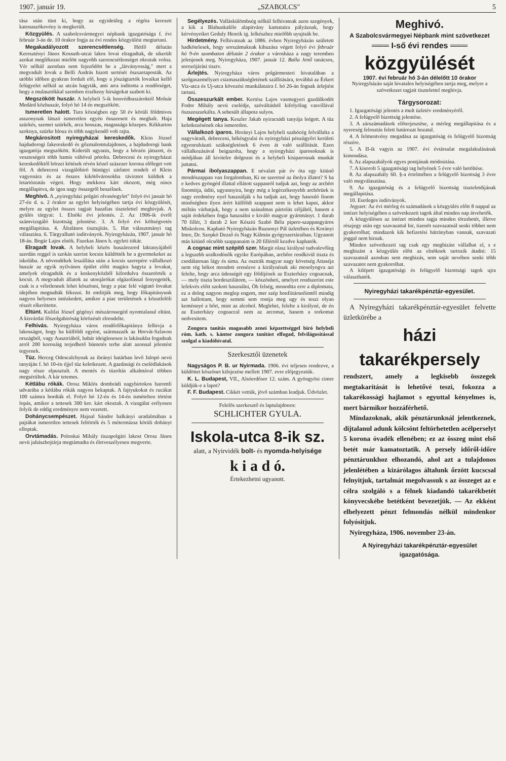1907. január 19. „SZABOLCS" 5
tása után tünt ki, hogy az egyideüleg a régóta keresett katonaszökevény is megkerült.
Közgyülés. A szabolcsvármegyei népbank igazgatósága f. évi február 3-án de. 10 órakor fogja az évi rendes közgyülést megtartani.
Megakadályozott szerencsétlenség. Hétfő délután Keresztényi János Kossuth-utcai lakos lovai elragadtak, de sikerült azokat megfékezni mielött nagyobb szerencsétlenséget okoztak volna. Vér nélkül azonban nem fejeződött be a „látványosság," mert a megvadult lovak a Belfi András hizott sertését öszszetaposták. Az utóbbi időben gyakran fordult elő, hogy a jószágtartók lovaikat kellő felügyelet nélkül az utcán hagyták, ami arra inditotta a rendőrséget, hogy a mulasztókkal szemben érzékeny birságokat szabott ki.
Megszökött huszár. A helybeli 5-ik honvédhuszároktól Molnár Medárd közhuszár, folyó hó 14 én megszökött.
Ismeretlen halott. Tura községben egy 50 év körüli földmives asszonynak látszó ismeretlen egyén összeesett és meghalt. Haja szürkés, szemei szürkék, arca hosszas, magassága közepes. Kékkarton szoknya, szürke blouz és több nagykendő volt rajta.
Megkárositott nyiregyházai kereskedők. Klein József hajdudorogi fakereskedő és gőzmalomtulajdonos, a hajdudorogi bank igazgatója megszökött. Kiderült ugyanis, hogy a börzén játszott, és veszteségeit több hamis váltóval pótolta. Debreceni és nyiregyházai kereskedőktől börzei kötések révén közel százezer korona előleget vett föl. A debreceni vizsgálóbiró bünügyi zárlatot rendelt el Klein vagyonára és az összes kikötővárosokba táviratot küldtek a letartóztatás végett. Hogy mekkora kárt okozott, még nincs megállapitva, de igen nagy összegről beszélnek.
Meghivó. A „nyiregyházi polgári olvasóegylet" folyó évi január hó 27-én d. u. 2 órakor az egylet helyiségében tartja évi közgyülését, melyre az egylet összes tagjait hazafias tisztelettel meghivjuk. A gyülés tárgyai: 1. Elnöki évi jelentés. 2. Az 1906-ik évről számvizsgáló bizottság jelentése. 3. A folyó évi költségvetés megállapitása. 4. Általános tisztujitás. 5. Hat választmányi tag választása. 6. Tárgyalható inditványok. Nyiregyházán, 1907. január hó 18-án. Bogár Lajos elnök. Fazekas János h. egyleti titkár.
Elragadt lovak. A helybeli közös huszárezred laktanyájából szerdán reggel is szokás szerint kocsin küldötték be a gyermekeket az iskolába. A növendékek leszállása után a kocsis szerepére vállalkozó huszár az egyik nyilvános épület előtt magára hagyta a lovakat, amelyek elragadták és a keskenyközből kifordulva összetörték a kocsit. A megvadult állatok az utonjárókat elgázolással fenyegették, csak is a véletlennek lehet köszönni, hogy a piac felé vágtató lovakat idejében megtudták fékezni. Itt emlitjük meg, hogy főkapitányunk nagyon helyesen intézkedett, amikor a piac területének a közutfelöli részét elkeríttette.
Eltünt. Kulifai József gégényi mészárossegéd nyomtalanul eltünt. A kisvárdai főszolgabiróság körözését elrendelte.
Felhivás. Nyiregyháza város rendőrfőkapitánya felhivja a lakosságot, hogy ha külföldi egyént, származzék az Horvát-Szlavon országból, vagy Ausztriából, habár ideiglenesen is lakásukba fogadnak arról 200 koronáig terjedhető büntetés terhe alatt azonnal jelentést tegyenek.
Tüz. Herceg Odescalchynak az ibrányi határban levő Jalopó nevü tanyáján f. hó 10-én éjjel tüz keletkezett. A gazdasági és cselédlakások nagy része elpusztult. A mentés és tüzoltás alkalmával többen megsérültek. A kár tetemes.
Kétlábu rókák. Orosz Miklós dombrádi nagybirtokos baromfi udvarába a kétlábu rókák nagyon bekaptak. A fajtyukokat és rucákat 100 számra hordták el. Folyó hó 12-én és 14-én ismételten történt lopás, amikor a tettesek 300 kor. kárt okoztak. A vizsgálat erélyesen folyik de eddig eredményre nem vezetett.
Dohánycsempészet. Hajnal Sándor balkányi uradalmában a pajtákat ismeretlen tettesek feltörték és 5 métermázsa körüli dohányt elloptak.
Orvtámadás. Polonkai Mihály tiszapolgári lakost Orosz János nevü juhászbojtárja megtámadta és életveszélyesen megverte.
Segélyezés. Valláskülömbség nélkül felhivatnak azon szegények, a kik a Blahunkaféle alapitvány kamataira pályáznak, hogy kérvényeiket Geduly Henrik ig. lelkészhez mielőbb uyujtsák be.
Hirdetmény. Felhivatnak az 1886. évben Nyiregyházán született hadkötelesek, hogy sorszámuknak kihuzása végett folyó évi február hó 9-én szombaton délután 2 órakor a városháza a nagy teremben jelenjenek meg. Nyiregyháza, 1907. január 12. Balla Jenő tanácsos, sorozójárási tisztv.
Árlejtés. Nyiregyháza város polgármesteri hivatalában a szolgaszemélyzet csizmaszükségletének szállitására, továbbá az Érkert Viz-utca és Uj-utca kövezési munkálataira f. hó 26-án fognak árlejtést tartani.
Összeszurkált ember. Kertész Lajos vasmegyeri gazdálkodót Fodor Mihály nevü cselédje, szóváltásból kifolyólag vasvillával öszszeszurkálta. A sebesült állapota sulyos.
Megégett tanya. Keszler Jakab nyiracsádi tanyája leégett. A tüz keletkezésének oka ismeretlen.
Vállalkozó iparos. Horányi Lajos helybeli szabócég felvállalta a nagyváradi, debreceni, békésgyulai és nyiregyházi pénzügyőri kerületi egyenruházati szükségletének 6 éven át való szállitását. Ezen vállalkozásával beigazolta, hogy a nyiregyházi iparosoknak is módjában áll kivitelre dolgozni és a helybeli kisiparosnak munkát juttatni.
Pármai ibolyaszappan. E névalatt pár év óta egy kitünő mosdószappan van forgalomban, Ki ne szeretné az ibolya illatot? S ha e kedves gyöngéd illattal ellátott szppanról tudjuk azt, hogy az arcbört finomitja, üditi, ugyannyira, hogy még a legérzékenyebb arcbörüek is nagy eredmény nyel használják s ha tudjuk azt, hogy hasonló finom minőségben ilyen árért külföldi szappant nem is lehet kapni, akkor méltán várhatjuk, hogy a nem szánalmas pártolás céljából, hanem a saját érdekében fogja használni e kiváló magyar gyártmányt. 1 darab 70 fillér, 3 darab 2 kor Késziti Szabó Béla pipere-szappangyáros Miskolcon. Kapható Nyiregyházán Ruzsonyi Pál üzletében és Korányi Imre, Dr. Szopkó Dezső és Nagy Kálmán gyógyszertáraiban. Ugyanott más kitünő olcsóbb szappanaim is 20 fillértől kezdve kaphatók.
A cognac mint szépitő szer. Margit olasz királyné tudvalevőleg a legszebb uralkodónők egyike Európában, arcbőre rendkivül tiszta és csodálatosan lágy és sima. Az osztrák magyar nagy követség Attaséja nem rég bókot mondott erenézve a királynénak aki mosolyogva azt felelte, hogy arca üdességét egy földijének az Eszterházy cognacnak, — mely tiszta bordesztilátom, — köszönheti, amelyet rendszerint este lefekvés előtt szokott használni, Óh felség, monodtta erre a diplomata, ez a dolog nagyon meglep engem, mer szép honfiitársnőimtől mindig azt hallottam, hogy semmi sem rontja meg ugy és teszi olyan keménnyé a bőrt, mint az alcohol. Meglehet, felelte a királyné, de én az Eszterházy cognaccal nem az arcomat, hanem a torkomat nedvesitem.
Zongora tanitás magasabb zenei képzettséggel biró helybeli róm. kath. s. kántor zongora tanitást elfogad, felvilágositással szolgal a kiadóhivatal.
Szerkesztői üzenetek
Nagyságos P. B. ur Nyirmada. 1906. évi teljesen rendezve, a küldöttet köszönet kifejezése mellett 1907. evre előjegyeztük.
K. L. Budapest, VII., Alsóerdősor 12. szám. A gyöngyösi cimre küldjük-e a lapot?
F. F. Budapest. Cikkét vettük, jövő számban leadjuk. Üdvözlet.
Felelős szerkesztő és laptulajdonos:
SCHLICHTER GYULA.
Iskola-utca 8-ik sz.
alatt, a Nyirvidék bolt- és nyomda-helyisége
k i a d ó.
Értekezhetni ugyanott.
Meghivó.
A Szabolcsvármegyei Népbank mint szövetkezet
═══ I-ső évi rendes ═══
közgyülését
1907. évi február hó 3-án délelőtt 10 órakor
Nyiregyházán saját hivatalos helyiségében tartja meg, melyre a szövetkezet tagjait tisztelettel meghivja.
Tárgysorozat:
1. Igazgatósági jelentés a mult üzletév eredményéről.
2. A felügyelő bizottság jelentése.
3. A zárszámadások előterjesztése, a mérleg megállapitása és a nyereség felosztás felett határozat hozatal.
4. A felmentvény megadása az igazgatóság és felügyelő bizottság részére.
5. A II-ik vagyis az 1907. évi évtársulat megalakulásának kimondása.
6. Az alapszabályok egyes pontjának módositása.
7. A kisorolt 5 igazgatósági tag helyének 5 évre való betöltése.
8. Az alapszabály 60. §-a értelmében a felügyelő bizottság 3 évre való megválasztása.
9. Az igazgatóság és a felügyelő bizottság tiszteletdijának megállapitása.
10. Esetleges inditványok.
Jegyzet: Az évi mérleg és számadások a közgyülés előtt 8 nappal az intézet helyiségében a szövetkezeti tagok által minden nap átvehetők.
A közgyülésen az intézet minden tagja minden törzsbetét, illetve részjegy után egy szavazattal bir, tizenöt szavazatnál senki többet nem gyakorolhat; mindazok kik befizetési hátrányban vannak, szavazati joggal nem birnak.
Minden szövetkezeti tag csak egy megbizást vállalhat el, s e megbizást a közgyülés előtt az elnöknek tartozik átadni: 15 szavazatnál azonban sem megbizás, sem saját nevében senki több szavazatot nem gyakorolhat.
A kilépett igazgatósági és felügyelő bizottsági tagok ujra választhatók.
Nyiregyházi takarékpénztár-egyesület.
A Nyiregyházi takarékpénztár-egyesület felvette üzletkörébe a
házi takarékpersely
rendszert, amely a legkisebb összegek megtakarítását is lehetővé teszi, fokozza a takarékossági hajlamot s egyuttal kényelmes is, mert bármikor hozzáférhető.
Mindazoknak, akik pénztárunknál jelentkeznek, dijtalanul adunk kölcsönt feltörhetetlen acélperselyt 5 korona óvadék ellenében; ez az összeg mint első betét már kamatoztatik. A persely időről-időre pénztárunkhoz elhozandó, ahol azt a tulajdonos jelenlétében a kizárólagos általunk őrzött kucscsal felnyitjuk, tartalmát megolvassuk s az összeget az e célra szolgáló s a félnek kiadandó takarékbetét könyvecskébe betétként bevezetjük. — Az ekként elhelyezett pénzt felmondás nélkül mindenkor folyósitjuk.
Nyiregyháza, 1906. november 23-án.
A Nyiregyházi takarékpénztár-egyesület igazgatósága.